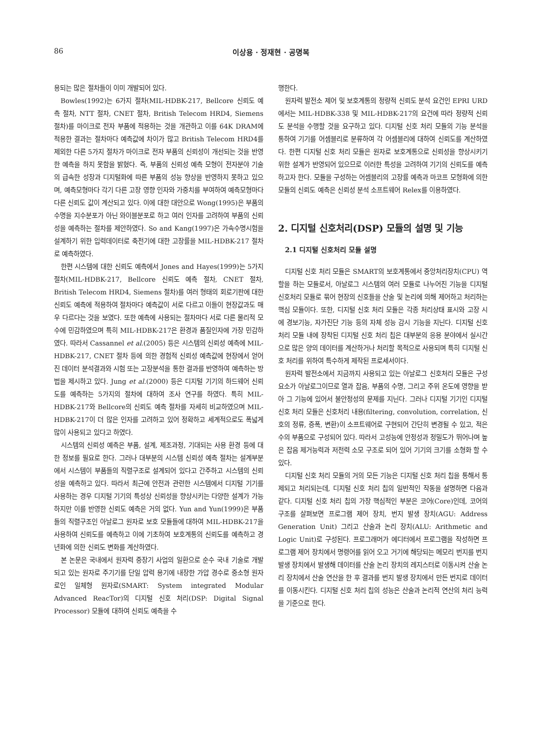86 이상용 · 정재현 · 공명복
용되는 많은 절차들이 이미 개발되어 있다.
Bowles(1992)는 6가지 절차(MIL-HDBK-217, Bellcore 신뢰도 예측 절차, NTT 절차, CNET 절차, British Telecom HRD4, Siemens 절차)를 마이크로 전자 부품에 적용하는 것을 개관하고 이를 64K DRAM에 적용한 결과는 절차마다 예측값에 차이가 많고 British Telecom HRD4를 제외한 다른 5가지 절차가 마이크로 전자 부품의 신뢰성이 개선되는 것을 반영한 예측을 하지 못함을 밝혔다. 즉, 부품의 신뢰성 예측 모형이 전자분야 기술의 급속한 성장과 디지털화에 따른 부품의 성능 향상을 반영하지 못하고 있으며, 예측모형마다 각기 다른 고장 영향 인자와 가중치를 부여하여 예측모형마다 다른 신뢰도 값이 계산되고 있다. 이에 대한 대안으로 Wong(1995)은 부품의 수명을 지수분포가 아닌 와이블분포로 하고 여러 인자를 고려하여 부품의 신뢰성을 예측하는 절차를 제안하였다. So and Kang(1997)은 가속수명시험을 설계하기 위한 입력데이터로 축전기에 대한 고장률을 MIL-HDBK-217 절차로 예측하였다.
한편 시스템에 대한 신뢰도 예측에서 Jones and Hayes(1999)는 5가지 절차(MIL-HDBK-217, Bellcore 신뢰도 예측 절차, CNET 절차, British Telecom HRD4, Siemens 절차)를 여러 형태의 회로기판에 대한 신뢰도 예측에 적용하여 절차마다 예측값이 서로 다르고 이들이 현장값과도 매우 다르다는 것을 보였다. 또한 예측에 사용되는 절차마다 서로 다른 물리적 모수에 민감하였으며 특히 MIL-HDBK-217은 환경과 품질인자에 가장 민감하였다. 따라서 Cassannel et al.(2005) 등은 시스템의 신뢰성 예측에 MIL-HDBK-217, CNET 절차 등에 의한 경험적 신뢰성 예측값에 현장에서 얻어진 데이터 분석결과와 시험 또는 고장분석을 통한 결과를 반영하여 예측하는 방법을 제시하고 있다. Jung et al.(2000) 등은 디지털 기기의 하드웨어 신뢰도를 예측하는 5가지의 절차에 대하여 조사 연구를 하였다. 특히 MIL-HDBK-217와 Bellcore의 신뢰도 예측 절차를 자세히 비교하였으며 MIL-HDBK-217이 더 많은 인자를 고려하고 있어 정확하고 세계적으로도 폭넓게 많이 사용되고 있다고 하였다.
시스템의 신뢰성 예측은 부품, 설계, 제조과정, 기대되는 사용 환경 등에 대한 정보를 필요로 한다. 그러나 대부분의 시스템 신뢰성 예측 절차는 설계부분에서 시스템이 부품들의 직렬구조로 설계되어 있다고 간주하고 시스템의 신뢰성을 예측하고 있다. 따라서 최근에 안전과 관련한 시스템에서 디지털 기기를 사용하는 경우 디지털 기기의 특성상 신뢰성을 향상시키는 다양한 설계가 가능하지만 이를 반영한 신뢰도 예측은 거의 없다. Yun and Yun(1999)은 부품들의 직렬구조인 아날로그 원자로 보호 모듈들에 대하여 MIL-HDBK-217을 사용하여 신뢰도를 예측하고 이에 기초하여 보호계통의 신뢰도를 예측하고 경년화에 의한 신뢰도 변화를 계산하였다.
본 논문은 국내에서 원자력 중장기 사업의 일환으로 순수 국내 기술로 개발되고 있는 원자로 주기기를 단일 압력 용기에 내장한 가압 경수로 중소형 원자로인 일체형 원자로(SMART: System integrated Modular Advanced ReacTor)의 디지털 신호 처리(DSP: Digital Signal Processor) 모듈에 대하여 신뢰도 예측을 수
행한다.
원자력 발전소 제어 및 보호계통의 정량적 신뢰도 분석 요건인 EPRI URD에서는 MIL-HDBK-338 및 MIL-HDBK-217의 요건에 따라 정량적 신뢰도 분석을 수행할 것을 요구하고 있다. 디지털 신호 처리 모듈의 기능 분석을 통하여 기기를 어셈블리로 분류하여 각 어셈블리에 대하여 신뢰도를 계산하였다. 한편 디지털 신호 처리 모듈은 원자로 보호계통으로 신뢰성을 향상시키기 위한 설계가 반영되어 있으므로 이러한 특성을 고려하여 기기의 신뢰도를 예측하고자 한다. 모듈을 구성하는 어셈블리의 고장률 예측과 마코프 모형화에 의한 모듈의 신뢰도 예측은 신뢰성 분석 소프트웨어 Relex를 이용하였다.
2. 디지털 신호처리(DSP) 모듈의 설명 및 기능
2.1 디지털 신호처리 모듈 설명
디지털 신호 처리 모듈은 SMART의 보호계통에서 중앙처리장치(CPU) 역할을 하는 모듈로서, 아날로그 시스템의 여러 모듈로 나누어진 기능을 디지털 신호처리 모듈로 묶어 현장의 신호들을 산술 및 논리에 의해 제어하고 처리하는 핵심 모듈이다. 또한, 디지털 신호 처리 모듈은 각종 처리상태 표시와 고장 시에 경보기능, 자가진단 기능 등의 자체 성능 감시 기능을 지닌다. 디지털 신호 처리 모듈 내에 장착된 디지털 신호 처리 칩은 대부분의 응용 분야에서 실시간으로 많은 양의 데이터를 계산하거나 처리할 목적으로 사용되며 특히 디지털 신호 처리를 위하여 특수하게 제작된 프로세서이다.
원자력 발전소에서 지금까지 사용되고 있는 아날로그 신호처리 모듈은 구성 요소가 아날로그이므로 열과 잡음, 부품의 수명, 그리고 주위 온도에 영향을 받아 그 기능에 있어서 불안정성의 문제를 지닌다. 그러나 디지털 기기인 디지털 신호 처리 모듈은 신호처리 내용(filtering, convolution, correlation, 신호의 정류, 증폭, 변환)이 소프트웨어로 구현되어 간단히 변경될 수 있고, 적은 수의 부품으로 구성되어 있다. 따라서 고성능에 안정성과 정밀도가 뛰어나며 높은 잡음 제거능력과 저전력 소모 구조로 되어 있어 기기의 크기를 소형화 할 수 있다.
디지털 신호 처리 모듈의 거의 모든 기능은 디지털 신호 처리 칩을 통해서 통제되고 처리되는데, 디지털 신호 처리 칩의 일반적인 작동을 설명하면 다음과 같다. 디지털 신호 처리 칩의 가장 핵심적인 부분은 코어(Core)인데, 코어의 구조를 살펴보면 프로그램 제어 장치, 번지 발생 장치(AGU: Address Generation Unit) 그리고 산술과 논리 장치(ALU: Arithmetic and Logic Unit)로 구성된다. 프로그래머가 에디터에서 프로그램을 작성하면 프로그램 제어 장치에서 명령어를 읽어 오고 거기에 해당되는 메모리 번지를 번지 발생 장치에서 발생해 데이터를 산술 논리 장치의 레지스터로 이동시켜 산술 논리 장치에서 산술 연산을 한 후 결과를 번지 발생 장치에서 만든 번지로 데이터를 이동시킨다. 디지털 신호 처리 칩의 성능은 산술과 논리적 연산의 처리 능력을 기준으로 한다.